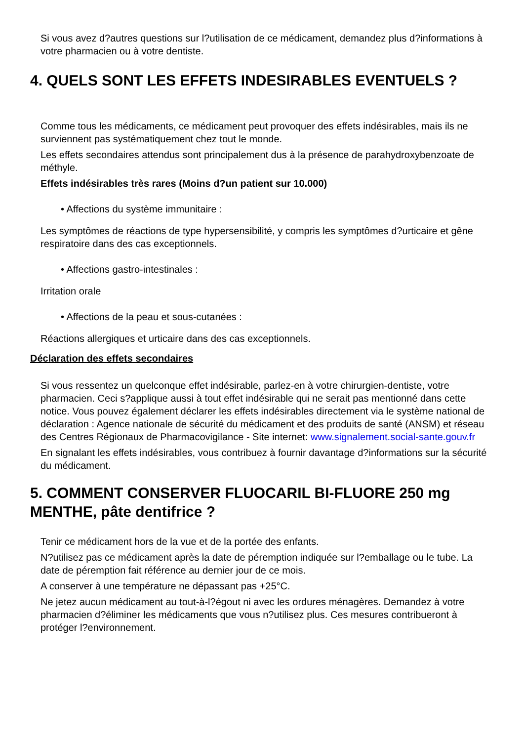Si vous avez d?autres questions sur l?utilisation de ce médicament, demandez plus d?informations à votre pharmacien ou à votre dentiste.
4. QUELS SONT LES EFFETS INDESIRABLES EVENTUELS ?
Comme tous les médicaments, ce médicament peut provoquer des effets indésirables, mais ils ne surviennent pas systématiquement chez tout le monde.
Les effets secondaires attendus sont principalement dus à la présence de parahydroxybenzoate de méthyle.
Effets indésirables très rares (Moins d?un patient sur 10.000)
• Affections du système immunitaire :
Les symptômes de réactions de type hypersensibilité, y compris les symptômes d?urticaire et gêne respiratoire dans des cas exceptionnels.
• Affections gastro-intestinales :
Irritation orale
• Affections de la peau et sous-cutanées :
Réactions allergiques et urticaire dans des cas exceptionnels.
Déclaration des effets secondaires
Si vous ressentez un quelconque effet indésirable, parlez-en à votre chirurgien-dentiste, votre pharmacien. Ceci s?applique aussi à tout effet indésirable qui ne serait pas mentionné dans cette notice. Vous pouvez également déclarer les effets indésirables directement via le système national de déclaration : Agence nationale de sécurité du médicament et des produits de santé (ANSM) et réseau des Centres Régionaux de Pharmacovigilance - Site internet: www.signalement.social-sante.gouv.fr
En signalant les effets indésirables, vous contribuez à fournir davantage d?informations sur la sécurité du médicament.
5. COMMENT CONSERVER FLUOCARIL BI-FLUORE 250 mg MENTHE, pâte dentifrice ?
Tenir ce médicament hors de la vue et de la portée des enfants.
N?utilisez pas ce médicament après la date de péremption indiquée sur l?emballage ou le tube. La date de péremption fait référence au dernier jour de ce mois.
A conserver à une température ne dépassant pas +25°C.
Ne jetez aucun médicament au tout-à-l?égout ni avec les ordures ménagères. Demandez à votre pharmacien d?éliminer les médicaments que vous n?utilisez plus. Ces mesures contribueront à protéger l?environnement.